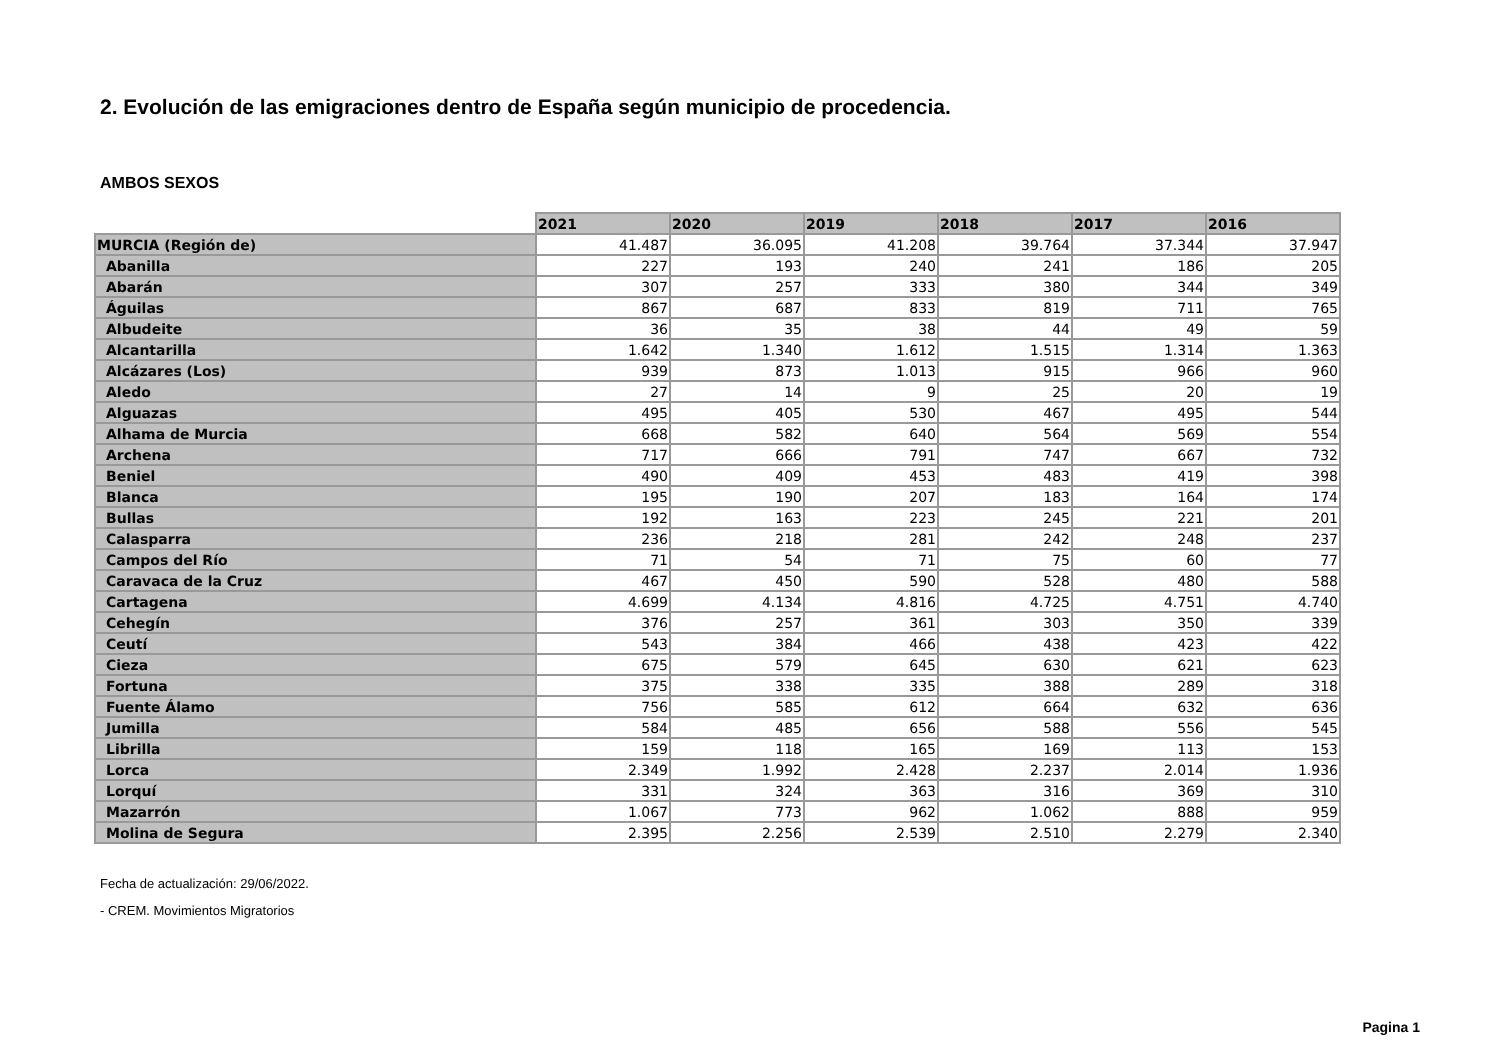2. Evolución de las emigraciones dentro de España según municipio de procedencia.
AMBOS SEXOS
| | 2021 | 2020 | 2019 | 2018 | 2017 | 2016 |
| --- | --- | --- | --- | --- | --- | --- |
| MURCIA (Región de) | 41.487 | 36.095 | 41.208 | 39.764 | 37.344 | 37.947 |
| Abanilla | 227 | 193 | 240 | 241 | 186 | 205 |
| Abarán | 307 | 257 | 333 | 380 | 344 | 349 |
| Águilas | 867 | 687 | 833 | 819 | 711 | 765 |
| Albudeite | 36 | 35 | 38 | 44 | 49 | 59 |
| Alcantarilla | 1.642 | 1.340 | 1.612 | 1.515 | 1.314 | 1.363 |
| Alcázares (Los) | 939 | 873 | 1.013 | 915 | 966 | 960 |
| Aledo | 27 | 14 | 9 | 25 | 20 | 19 |
| Alguazas | 495 | 405 | 530 | 467 | 495 | 544 |
| Alhama de Murcia | 668 | 582 | 640 | 564 | 569 | 554 |
| Archena | 717 | 666 | 791 | 747 | 667 | 732 |
| Beniel | 490 | 409 | 453 | 483 | 419 | 398 |
| Blanca | 195 | 190 | 207 | 183 | 164 | 174 |
| Bullas | 192 | 163 | 223 | 245 | 221 | 201 |
| Calasparra | 236 | 218 | 281 | 242 | 248 | 237 |
| Campos del Río | 71 | 54 | 71 | 75 | 60 | 77 |
| Caravaca de la Cruz | 467 | 450 | 590 | 528 | 480 | 588 |
| Cartagena | 4.699 | 4.134 | 4.816 | 4.725 | 4.751 | 4.740 |
| Cehegín | 376 | 257 | 361 | 303 | 350 | 339 |
| Ceutí | 543 | 384 | 466 | 438 | 423 | 422 |
| Cieza | 675 | 579 | 645 | 630 | 621 | 623 |
| Fortuna | 375 | 338 | 335 | 388 | 289 | 318 |
| Fuente Álamo | 756 | 585 | 612 | 664 | 632 | 636 |
| Jumilla | 584 | 485 | 656 | 588 | 556 | 545 |
| Librilla | 159 | 118 | 165 | 169 | 113 | 153 |
| Lorca | 2.349 | 1.992 | 2.428 | 2.237 | 2.014 | 1.936 |
| Lorquí | 331 | 324 | 363 | 316 | 369 | 310 |
| Mazarrón | 1.067 | 773 | 962 | 1.062 | 888 | 959 |
| Molina de Segura | 2.395 | 2.256 | 2.539 | 2.510 | 2.279 | 2.340 |
Fecha de actualización: 29/06/2022.
- CREM. Movimientos Migratorios
Pagina 1